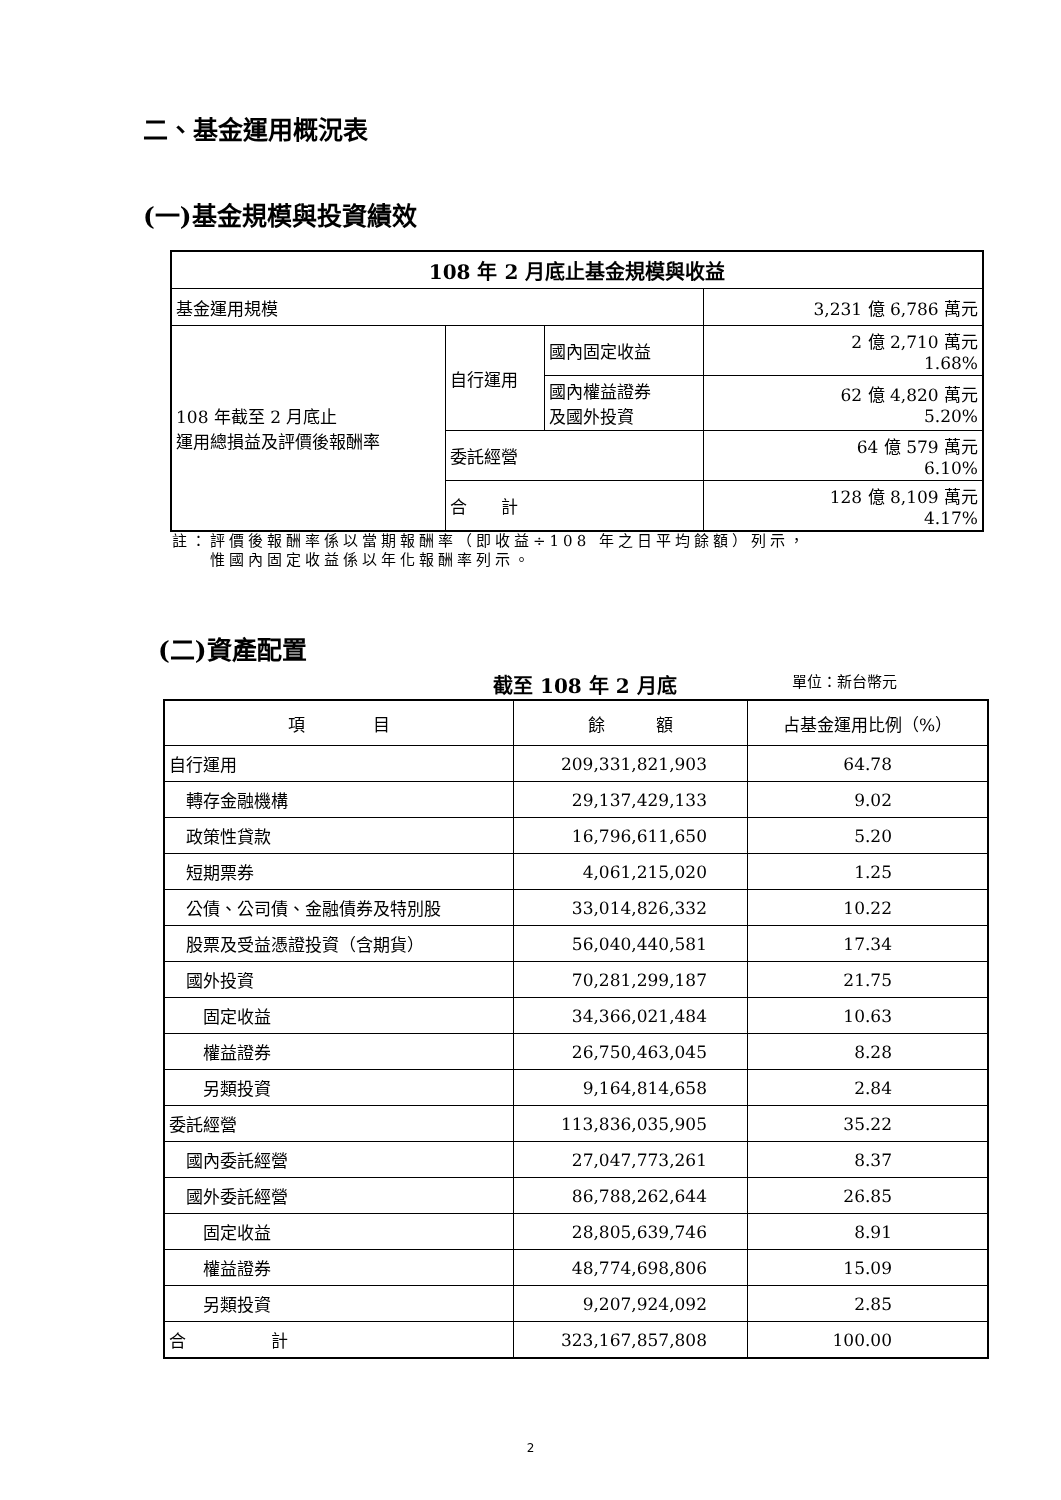二、基金運用概況表
(一)基金規模與投資績效
| 108 年 2 月底止基金規模與收益 | | | |
| --- | --- | --- | --- |
| 基金運用規模 | | | 3,231 億 6,786 萬元 |
| 108 年截至 2 月底止 運用總損益及評價後報酬率 | 自行運用 | 國內固定收益 | 2 億 2,710 萬元 1.68% |
| | | 國內權益證券 及國外投資 | 62 億 4,820 萬元 5.20% |
| | 委託經營 | | 64 億 579 萬元 6.10% |
| | 合 計 | | 128 億 8,109 萬元 4.17% |
註：評價後報酬率係以當期報酬率（即收益÷108 年之日平均餘額）列示，
　　惟國內固定收益係以年化報酬率列示。
(二)資產配置
截至 108 年 2 月底 單位：新台幣元
| 項 目 | 餘 額 | 占基金運用比例（%） |
| 自行運用 | 209,331,821,903 | 64.78 |
| 轉存金融機構 | 29,137,429,133 | 9.02 |
| 政策性貸款 | 16,796,611,650 | 5.20 |
| 短期票券 | 4,061,215,020 | 1.25 |
| 公債、公司債、金融債券及特別股 | 33,014,826,332 | 10.22 |
| 股票及受益憑證投資（含期貨） | 56,040,440,581 | 17.34 |
| 國外投資 | 70,281,299,187 | 21.75 |
| 固定收益 | 34,366,021,484 | 10.63 |
| 權益證券 | 26,750,463,045 | 8.28 |
| 另類投資 | 9,164,814,658 | 2.84 |
| 委託經營 | 113,836,035,905 | 35.22 |
| 國內委託經營 | 27,047,773,261 | 8.37 |
| 國外委託經營 | 86,788,262,644 | 26.85 |
| 固定收益 | 28,805,639,746 | 8.91 |
| 權益證券 | 48,774,698,806 | 15.09 |
| 另類投資 | 9,207,924,092 | 2.85 |
| 合 計 | 323,167,857,808 | 100.00 |
2